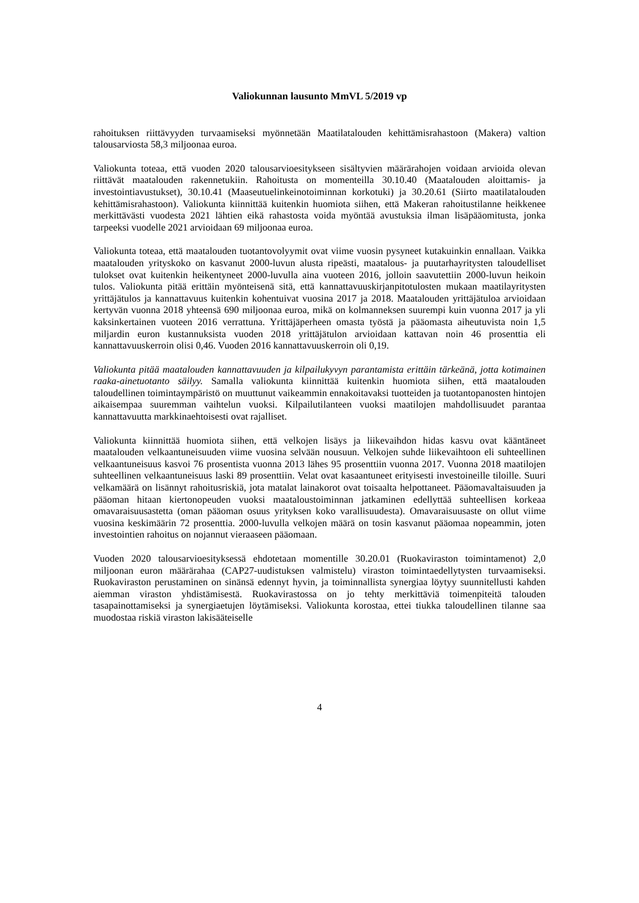Valiokunnan lausunto MmVL 5/2019 vp
rahoituksen riittävyyden turvaamiseksi myönnetään Maatilatalouden kehittämisrahastoon (Makera) valtion talousarviosta 58,3 miljoonaa euroa.
Valiokunta toteaa, että vuoden 2020 talousarvioesitykseen sisältyvien määrärahojen voidaan arvioida olevan riittävät maatalouden rakennetukiin. Rahoitusta on momenteilla 30.10.40 (Maatalouden aloittamis- ja investointiavustukset), 30.10.41 (Maaseutuelinkeinotoiminnan korkotuki) ja 30.20.61 (Siirto maatilatalouden kehittämisrahastoon). Valiokunta kiinnittää kuitenkin huomiota siihen, että Makeran rahoitustilanne heikkenee merkittävästi vuodesta 2021 lähtien eikä rahastosta voida myöntää avustuksia ilman lisäpääomitusta, jonka tarpeeksi vuodelle 2021 arvioidaan 69 miljoonaa euroa.
Valiokunta toteaa, että maatalouden tuotantovolyymit ovat viime vuosin pysyneet kutakuinkin ennallaan. Vaikka maatalouden yrityskoko on kasvanut 2000-luvun alusta ripeästi, maatalous- ja puutarhayritysten taloudelliset tulokset ovat kuitenkin heikentyneet 2000-luvulla aina vuoteen 2016, jolloin saavutettiin 2000-luvun heikoin tulos. Valiokunta pitää erittäin myönteisenä sitä, että kannattavuuskirjanpitotulosten mukaan maatilayritysten yrittäjätulos ja kannattavuus kuitenkin kohentuivat vuosina 2017 ja 2018. Maatalouden yrittäjätuloa arvioidaan kertyvän vuonna 2018 yhteensä 690 miljoonaa euroa, mikä on kolmanneksen suurempi kuin vuonna 2017 ja yli kaksinkertainen vuoteen 2016 verrattuna. Yrittäjäperheen omasta työstä ja pääomasta aiheutuvista noin 1,5 miljardin euron kustannuksista vuoden 2018 yrittäjätulon arvioidaan kattavan noin 46 prosenttia eli kannattavuuskerroin olisi 0,46. Vuoden 2016 kannattavuuskerroin oli 0,19.
Valiokunta pitää maatalouden kannattavuuden ja kilpailukyvyn parantamista erittäin tärkeänä, jotta kotimainen raaka-ainetuotanto säilyy. Samalla valiokunta kiinnittää kuitenkin huomiota siihen, että maatalouden taloudellinen toimintaympäristö on muuttunut vaikeammin ennakoitavaksi tuotteiden ja tuotantopanosten hintojen aikaisempaa suuremman vaihtelun vuoksi. Kilpailutilanteen vuoksi maatilojen mahdollisuudet parantaa kannattavuutta markkinaehtoisesti ovat rajalliset.
Valiokunta kiinnittää huomiota siihen, että velkojen lisäys ja liikevaihdon hidas kasvu ovat kääntäneet maatalouden velkaantuneisuuden viime vuosina selvään nousuun. Velkojen suhde liikevaihtoon eli suhteellinen velkaantuneisuus kasvoi 76 prosentista vuonna 2013 lähes 95 prosenttiin vuonna 2017. Vuonna 2018 maatilojen suhteellinen velkaantuneisuus laski 89 prosenttiin. Velat ovat kasaantuneet erityisesti investoineille tiloille. Suuri velkamäärä on lisännyt rahoitusriskiä, jota matalat lainakorot ovat toisaalta helpottaneet. Pääomavaltaisuuden ja pääoman hitaan kiertonopeuden vuoksi maataloustoiminnan jatkaminen edellyttää suhteellisen korkeaa omavaraisuusastetta (oman pääoman osuus yrityksen koko varallisuudesta). Omavaraisuusaste on ollut viime vuosina keskimäärin 72 prosenttia. 2000-luvulla velkojen määrä on tosin kasvanut pääomaa nopeammin, joten investointien rahoitus on nojannut vieraaseen pääomaan.
Vuoden 2020 talousarvioesityksessä ehdotetaan momentille 30.20.01 (Ruokaviraston toimintamenot) 2,0 miljoonan euron määrärahaa (CAP27-uudistuksen valmistelu) viraston toimintaedellytysten turvaamiseksi. Ruokaviraston perustaminen on sinänsä edennyt hyvin, ja toiminnallista synergiaa löytyy suunnitellusti kahden aiemman viraston yhdistämisestä. Ruokavirastossa on jo tehty merkittäviä toimenpiteitä talouden tasapainottamiseksi ja synergiaetujen löytämiseksi. Valiokunta korostaa, ettei tiukka taloudellinen tilanne saa muodostaa riskiä viraston lakisääteiselle
4